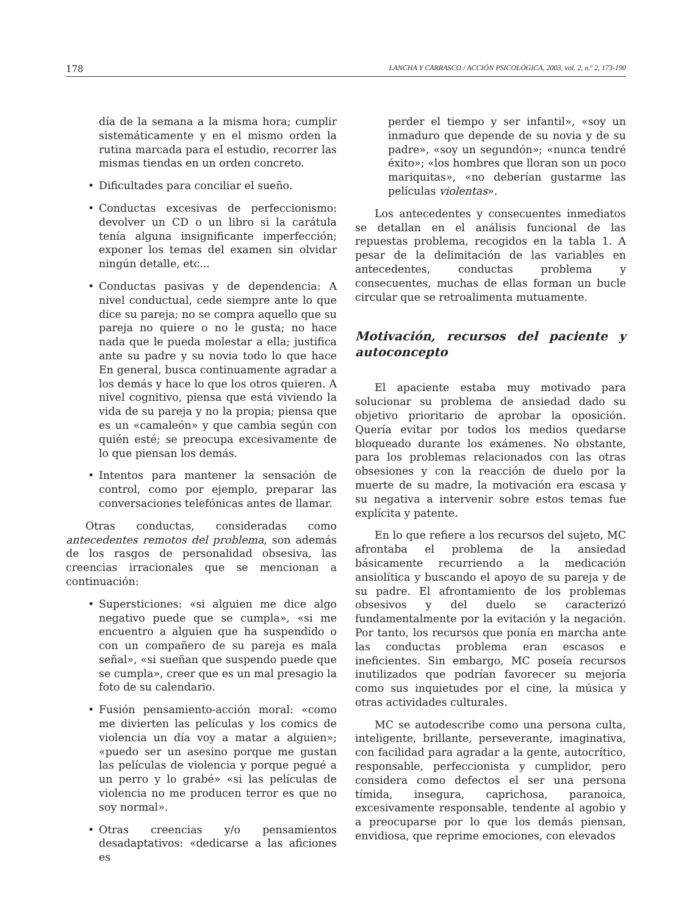178 LANCHA Y CARRASCO / ACCIÓN PSICOLÓGICA, 2003, vol. 2, n.º 2, 173-190
día de la semana a la misma hora; cumplir sistemáticamente y en el mismo orden la rutina marcada para el estudio, recorrer las mismas tiendas en un orden concreto.
• Dificultades para conciliar el sueño.
• Conductas excesivas de perfeccionismo: devolver un CD o un libro si la carátula tenía alguna insignificante imperfección; exponer los temas del examen sin olvidar ningún detalle, etc...
• Conductas pasivas y de dependencia: A nivel conductual, cede siempre ante lo que dice su pareja; no se compra aquello que su pareja no quiere o no le gusta; no hace nada que le pueda molestar a ella; justifica ante su padre y su novia todo lo que hace En general, busca continuamente agradar a los demás y hace lo que los otros quieren. A nivel cognitivo, piensa que está viviendo la vida de su pareja y no la propia; piensa que es un «camaleón» y que cambia según con quién esté; se preocupa excesivamente de lo que piensan los demás.
• Intentos para mantener la sensación de control, como por ejemplo, preparar las conversaciones telefónicas antes de llamar.
Otras conductas, consideradas como antecedentes remotos del problema, son además de los rasgos de personalidad obsesiva, las creencias irracionales que se mencionan a continuación:
• Supersticiones: «si alguien me dice algo negativo puede que se cumpla», «si me encuentro a alguien que ha suspendido o con un compañero de su pareja es mala señal», «si sueñan que suspendo puede que se cumpla», creer que es un mal presagio la foto de su calendario.
• Fusión pensamiento-acción moral: «como me divierten las películas y los comics de violencia un día voy a matar a alguien»; «puedo ser un asesino porque me gustan las películas de violencia y porque pegué a un perro y lo grabé» «si las películas de violencia no me producen terror es que no soy normal».
• Otras creencias y/o pensamientos desadaptativos: «dedicarse a las aficiones es
perder el tiempo y ser infantil», «soy un inmaduro que depende de su novia y de su padre», «soy un segundón»; «nunca tendré éxito»; «los hombres que lloran son un poco mariquitas», «no deberían gustarme las películas violentas».
Los antecedentes y consecuentes inmediatos se detallan en el análisis funcional de las repuestas problema, recogidos en la tabla 1. A pesar de la delimitación de las variables en antecedentes, conductas problema y consecuentes, muchas de ellas forman un bucle circular que se retroalimenta mutuamente.
Motivación, recursos del paciente y autoconcepto
El apaciente estaba muy motivado para solucionar su problema de ansiedad dado su objetivo prioritario de aprobar la oposición. Quería evitar por todos los medios quedarse bloqueado durante los exámenes. No obstante, para los problemas relacionados con las otras obsesiones y con la reacción de duelo por la muerte de su madre, la motivación era escasa y su negativa a intervenir sobre estos temas fue explícita y patente.
En lo que refiere a los recursos del sujeto, MC afrontaba el problema de la ansiedad básicamente recurriendo a la medicación ansiolítica y buscando el apoyo de su pareja y de su padre. El afrontamiento de los problemas obsesivos y del duelo se caracterizó fundamentalmente por la evitación y la negación. Por tanto, los recursos que ponía en marcha ante las conductas problema eran escasos e ineficientes. Sin embargo, MC poseía recursos inutilizados que podrían favorecer su mejoría como sus inquietudes por el cine, la música y otras actividades culturales.
MC se autodescribe como una persona culta, inteligente, brillante, perseverante, imaginativa, con facilidad para agradar a la gente, autocrítico, responsable, perfeccionista y cumplidor, pero considera como defectos el ser una persona tímida, insegura, caprichosa, paranoica, excesivamente responsable, tendente al agobio y a preocuparse por lo que los demás piensan, envidiosa, que reprime emociones, con elevados